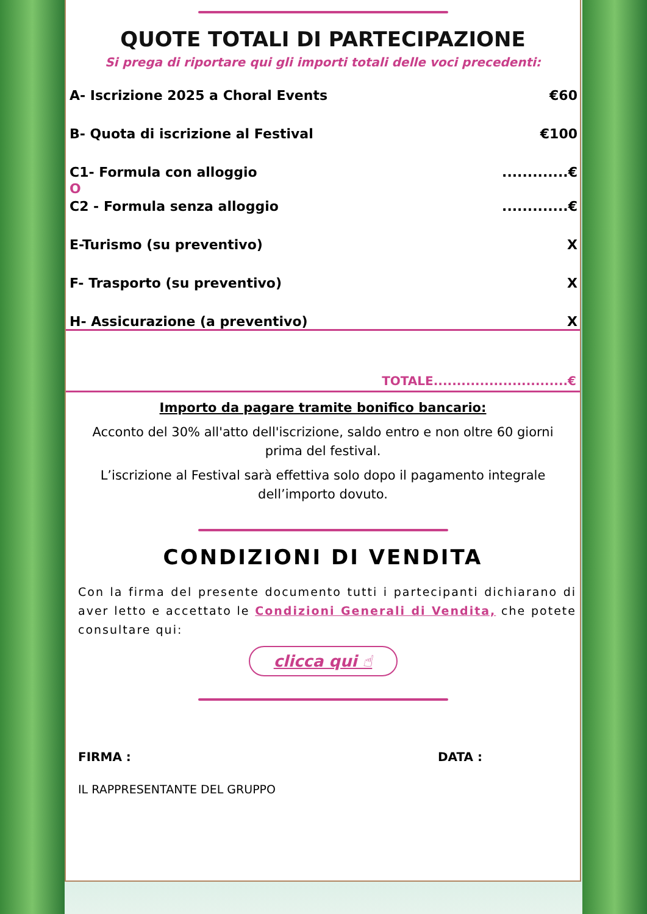QUOTE TOTALI DI PARTECIPAZIONE
Si prega di riportare qui gli importi totali delle voci precedenti:
A- Iscrizione 2025 a Choral Events €60
B- Quota di iscrizione al Festival €100
C1- Formula con alloggio.............€
O
C2 - Formula senza alloggio.............€
E-Turismo (su preventivo) X
F- Trasporto (su preventivo) X
H- Assicurazione (a preventivo) X
TOTALE.............................€
Importo da pagare tramite bonifico bancario:
Acconto del 30% all'atto dell'iscrizione, saldo entro e non oltre 60 giorni prima del festival.
L’iscrizione al Festival sarà effettiva solo dopo il pagamento integrale dell’importo dovuto.
CONDIZIONI DI VENDITA
Con la firma del presente documento tutti i partecipanti dichiarano di aver letto e accettato le Condizioni Generali di Vendita, che potete consultare qui:
clicca qui ☝
FIRMA : DATA :
IL RAPPRESENTANTE DEL GRUPPO